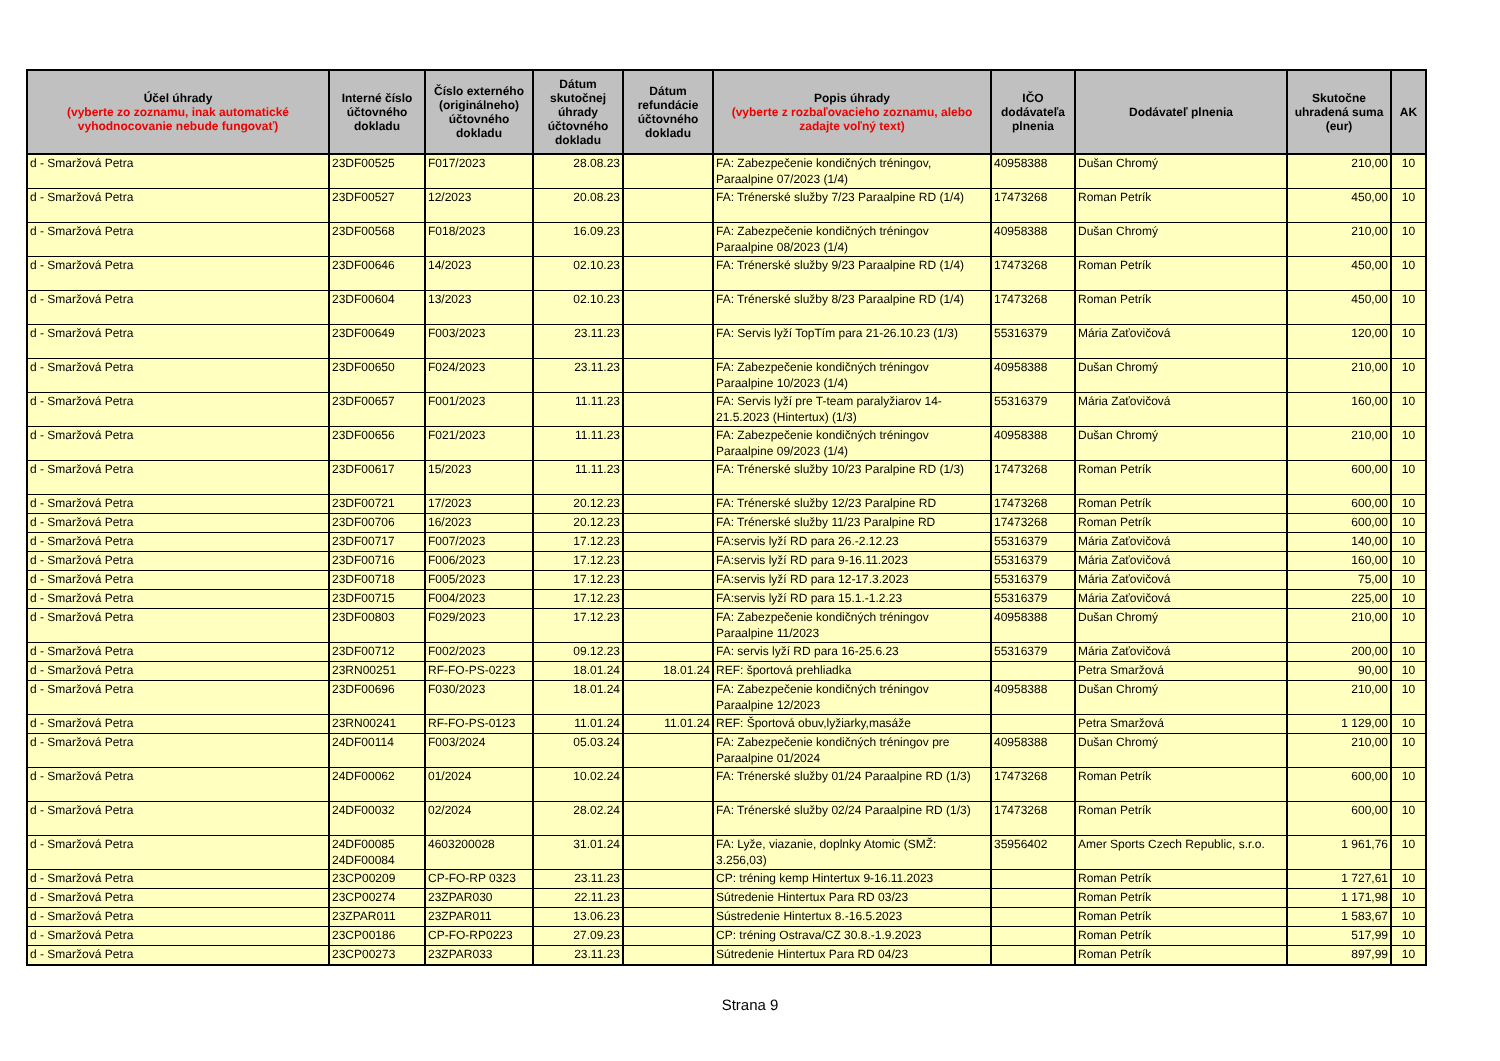| Účel úhrady (vyberte zo zoznamu, inak automatické vyhodnocovanie nebude fungovať) | Interné číslo účtovného dokladu | Číslo externého (originálneho) účtovného dokladu | Dátum skutočnej úhrady účtovného dokladu | Dátum refundácie účtovného dokladu | Popis úhrady (vyberte z rozbaľovacieho zoznamu, alebo zadajte voľný text) | IČO dodávateľa plnenia | Dodávateľ plnenia | Skutočne uhradená suma (eur) | AK |
| --- | --- | --- | --- | --- | --- | --- | --- | --- | --- |
| d - Smaržová Petra | 23DF00525 | F017/2023 | 28.08.23 | | FA: Zabezpečenie kondičných tréningov, Paraalpine 07/2023 (1/4) | 40958388 | Dušan Chromý | 210,00 | 10 |
| d - Smaržová Petra | 23DF00527 | 12/2023 | 20.08.23 | | FA: Trénerské služby 7/23 Paraalpine RD (1/4) | 17473268 | Roman Petrík | 450,00 | 10 |
| d - Smaržová Petra | 23DF00568 | F018/2023 | 16.09.23 | | FA: Zabezpečenie kondičných tréningov Paraalpine 08/2023 (1/4) | 40958388 | Dušan Chromý | 210,00 | 10 |
| d - Smaržová Petra | 23DF00646 | 14/2023 | 02.10.23 | | FA: Trénerské služby 9/23 Paraalpine RD (1/4) | 17473268 | Roman Petrík | 450,00 | 10 |
| d - Smaržová Petra | 23DF00604 | 13/2023 | 02.10.23 | | FA: Trénerské služby 8/23 Paraalpine RD (1/4) | 17473268 | Roman Petrík | 450,00 | 10 |
| d - Smaržová Petra | 23DF00649 | F003/2023 | 23.11.23 | | FA: Servis lyží TopTím para 21-26.10.23 (1/3) | 55316379 | Mária Zaťovičová | 120,00 | 10 |
| d - Smaržová Petra | 23DF00650 | F024/2023 | 23.11.23 | | FA: Zabezpečenie kondičných tréningov Paraalpine 10/2023 (1/4) | 40958388 | Dušan Chromý | 210,00 | 10 |
| d - Smaržová Petra | 23DF00657 | F001/2023 | 11.11.23 | | FA: Servis lyží pre T-team paralyžiarov 14-21.5.2023 (Hintertux) (1/3) | 55316379 | Mária Zaťovičová | 160,00 | 10 |
| d - Smaržová Petra | 23DF00656 | F021/2023 | 11.11.23 | | FA: Zabezpečenie kondičných tréningov Paraalpine 09/2023 (1/4) | 40958388 | Dušan Chromý | 210,00 | 10 |
| d - Smaržová Petra | 23DF00617 | 15/2023 | 11.11.23 | | FA: Trénerské služby 10/23 Paralpine RD (1/3) | 17473268 | Roman Petrík | 600,00 | 10 |
| d - Smaržová Petra | 23DF00721 | 17/2023 | 20.12.23 | | FA: Trénerské služby 12/23 Paralpine RD | 17473268 | Roman Petrík | 600,00 | 10 |
| d - Smaržová Petra | 23DF00706 | 16/2023 | 20.12.23 | | FA: Trénerské služby 11/23 Paralpine RD | 17473268 | Roman Petrík | 600,00 | 10 |
| d - Smaržová Petra | 23DF00717 | F007/2023 | 17.12.23 | | FA:servis lyží RD para 26.-2.12.23 | 55316379 | Mária Zaťovičová | 140,00 | 10 |
| d - Smaržová Petra | 23DF00716 | F006/2023 | 17.12.23 | | FA:servis lyží RD para 9-16.11.2023 | 55316379 | Mária Zaťovičová | 160,00 | 10 |
| d - Smaržová Petra | 23DF00718 | F005/2023 | 17.12.23 | | FA:servis lyží RD para 12-17.3.2023 | 55316379 | Mária Zaťovičová | 75,00 | 10 |
| d - Smaržová Petra | 23DF00715 | F004/2023 | 17.12.23 | | FA:servis lyží RD para 15.1.-1.2.23 | 55316379 | Mária Zaťovičová | 225,00 | 10 |
| d - Smaržová Petra | 23DF00803 | F029/2023 | 17.12.23 | | FA: Zabezpečenie kondičných tréningov Paraalpine 11/2023 | 40958388 | Dušan Chromý | 210,00 | 10 |
| d - Smaržová Petra | 23DF00712 | F002/2023 | 09.12.23 | | FA: servis lyží RD para 16-25.6.23 | 55316379 | Mária Zaťovičová | 200,00 | 10 |
| d - Smaržová Petra | 23RN00251 | RF-FO-PS-0223 | 18.01.24 | 18.01.24 | REF: športová prehliadka | | Petra Smaržová | 90,00 | 10 |
| d - Smaržová Petra | 23DF00696 | F030/2023 | 18.01.24 | | FA: Zabezpečenie kondičných tréningov Paraalpine 12/2023 | 40958388 | Dušan Chromý | 210,00 | 10 |
| d - Smaržová Petra | 23RN00241 | RF-FO-PS-0123 | 11.01.24 | 11.01.24 | REF: Športová obuv,lyžiarky,masáže | | Petra Smaržová | 1 129,00 | 10 |
| d - Smaržová Petra | 24DF00114 | F003/2024 | 05.03.24 | | FA: Zabezpečenie kondičných tréningov pre Paraalpine 01/2024 | 40958388 | Dušan Chromý | 210,00 | 10 |
| d - Smaržová Petra | 24DF00062 | 01/2024 | 10.02.24 | | FA: Trénerské služby 01/24 Paraalpine RD (1/3) | 17473268 | Roman Petrík | 600,00 | 10 |
| d - Smaržová Petra | 24DF00032 | 02/2024 | 28.02.24 | | FA: Trénerské služby 02/24 Paraalpine RD (1/3) | 17473268 | Roman Petrík | 600,00 | 10 |
| d - Smaržová Petra | 24DF00085 24DF00084 | 4603200028 | 31.01.24 | | FA: Lyže, viazanie, doplnky Atomic (SMŽ: 3.256,03) | 35956402 | Amer Sports Czech Republic, s.r.o. | 1 961,76 | 10 |
| d - Smaržová Petra | 23CP00209 | CP-FO-RP 0323 | 23.11.23 | | CP: tréning kemp Hintertux 9-16.11.2023 | | Roman Petrík | 1 727,61 | 10 |
| d - Smaržová Petra | 23CP00274 | 23ZPAR030 | 22.11.23 | | Sútredenie Hintertux Para RD 03/23 | | Roman Petrík | 1 171,98 | 10 |
| d - Smaržová Petra | 23ZPAR011 | 23ZPAR011 | 13.06.23 | | Sústredenie Hintertux 8.-16.5.2023 | | Roman Petrík | 1 583,67 | 10 |
| d - Smaržová Petra | 23CP00186 | CP-FO-RP0223 | 27.09.23 | | CP: tréning Ostrava/CZ 30.8.-1.9.2023 | | Roman Petrík | 517,99 | 10 |
| d - Smaržová Petra | 23CP00273 | 23ZPAR033 | 23.11.23 | | Sútredenie Hintertux Para RD 04/23 | | Roman Petrík | 897,99 | 10 |
Strana 9